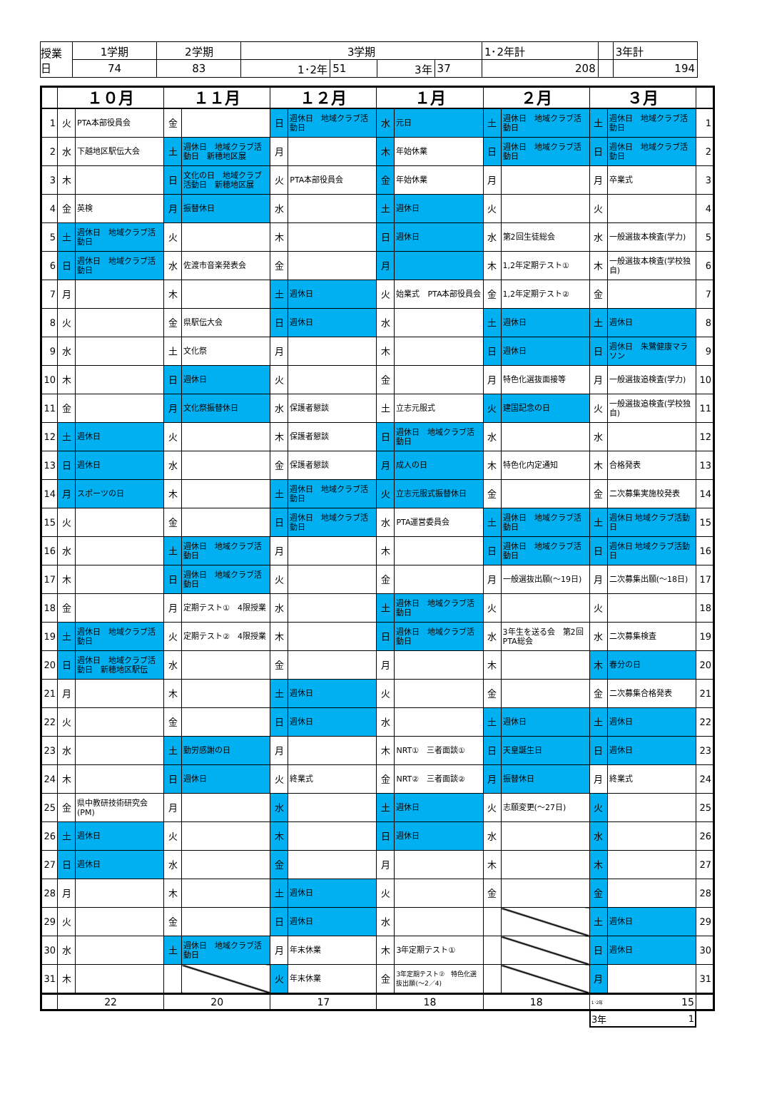| 授業日 | 1学期 | 2学期 | 3学期 | | | | 1･2年計 | | 3年計 |
| | 74 | 83 | 1･2年 | 51 | 3年 | 37 | 208 | | 194 |
| | １０月 | | １１月 | | １２月 | | １月 | | ２月 | | ３月 | | |
| --- | --- | --- | --- | --- | --- | --- | --- | --- | --- | --- | --- | --- | --- |
| 1 | 火 | PTA本部役員会 | 金 | | 日 | 週休日 地域クラブ活動日 | 水 | 元日 | 土 | 週休日 地域クラブ活動日 | 土 | 週休日 地域クラブ活動日 | 1 |
| 2 | 水 | 下越地区駅伝大会 | 土 | 週休日 地域クラブ活動日 新穂地区展 | 月 | | 木 | 年始休業 | 日 | 週休日 地域クラブ活動日 | 日 | 週休日 地域クラブ活動日 | 2 |
| 3 | 木 | | 日 | 文化の日 地域クラブ活動日 新穂地区展 | 火 | PTA本部役員会 | 金 | 年始休業 | 月 | | 月 | 卒業式 | 3 |
| 4 | 金 | 英検 | 月 | 振替休日 | 水 | | 土 | 週休日 | 火 | | 火 | | 4 |
| 5 | 土 | 週休日 地域クラブ活動日 | 火 | | 木 | | 日 | 週休日 | 水 | 第2回生徒総会 | 水 | 一般選抜本検査(学力) | 5 |
| 6 | 日 | 週休日 地域クラブ活動日 | 水 | 佐渡市音楽発表会 | 金 | | 月 | | 木 | 1,2年定期テスト① | 木 | 一般選抜本検査(学校独自) | 6 |
| 7 | 月 | | 木 | | 土 | 週休日 | 火 | 始業式 PTA本部役員会 | 金 | 1,2年定期テスト② | 金 | | 7 |
| 8 | 火 | | 金 | 県駅伝大会 | 日 | 週休日 | 水 | | 土 | 週休日 | 土 | 週休日 | 8 |
| 9 | 水 | | 土 | 文化祭 | 月 | | 木 | | 日 | 週休日 | 日 | 週休日 朱鷺健康マラソン | 9 |
| 10 | 木 | | 日 | 週休日 | 火 | | 金 | | 月 | 特色化選抜面接等 | 月 | 一般選抜追検査(学力) | 10 |
| 11 | 金 | | 月 | 文化祭振替休日 | 水 | 保護者懇談 | 土 | 立志元服式 | 火 | 建国記念の日 | 火 | 一般選抜追検査(学校独自) | 11 |
| 12 | 土 | 週休日 | 火 | | 木 | 保護者懇談 | 日 | 週休日 地域クラブ活動日 | 水 | | 水 | | 12 |
| 13 | 日 | 週休日 | 水 | | 金 | 保護者懇談 | 月 | 成人の日 | 木 | 特色化内定通知 | 木 | 合格発表 | 13 |
| 14 | 月 | スポーツの日 | 木 | | 土 | 週休日 地域クラブ活動日 | 火 | 立志元服式振替休日 | 金 | | 金 | 二次募集実施校発表 | 14 |
| 15 | 火 | | 金 | | 日 | 週休日 地域クラブ活動日 | 水 | PTA運営委員会 | 土 | 週休日 地域クラブ活動日 | 土 | 週休日 地域クラブ活動日 | 15 |
| 16 | 水 | | 土 | 週休日 地域クラブ活動日 | 月 | | 木 | | 日 | 週休日 地域クラブ活動日 | 日 | 週休日 地域クラブ活動日 | 16 |
| 17 | 木 | | 日 | 週休日 地域クラブ活動日 | 火 | | 金 | | 月 | 一般選抜出願(～19日) | 月 | 二次募集出願(～18日) | 17 |
| 18 | 金 | | 月 | 定期テスト① 4限授業 | 水 | | 土 | 週休日 地域クラブ活動日 | 火 | | 火 | | 18 |
| 19 | 土 | 週休日 地域クラブ活動日 | 火 | 定期テスト② 4限授業 | 木 | | 日 | 週休日 地域クラブ活動日 | 水 | 3年生を送る会 第2回PTA総会 | 水 | 二次募集検査 | 19 |
| 20 | 日 | 週休日 地域クラブ活動日 新穂地区駅伝 | 水 | | 金 | | 月 | | 木 | | 木 | 春分の日 | 20 |
| 21 | 月 | | 木 | | 土 | 週休日 | 火 | | 金 | | 金 | 二次募集合格発表 | 21 |
| 22 | 火 | | 金 | | 日 | 週休日 | 水 | | 土 | 週休日 | 土 | 週休日 | 22 |
| 23 | 水 | | 土 | 勤労感謝の日 | 月 | | 木 | NRT① 三者面談① | 日 | 天皇誕生日 | 日 | 週休日 | 23 |
| 24 | 木 | | 日 | 週休日 | 火 | 終業式 | 金 | NRT② 三者面談② | 月 | 振替休日 | 月 | 終業式 | 24 |
| 25 | 金 | 県中教研技術研究会(PM) | 月 | | 水 | | 土 | 週休日 | 火 | 志願変更(～27日) | 火 | | 25 |
| 26 | 土 | 週休日 | 火 | | 木 | | 日 | 週休日 | 水 | | 水 | | 26 |
| 27 | 日 | 週休日 | 水 | | 金 | | 月 | | 木 | | 木 | | 27 |
| 28 | 月 | | 木 | | 土 | 週休日 | 火 | | 金 | | 金 | | 28 |
| 29 | 火 | | 金 | | 日 | 週休日 | 水 | | | | 土 | 週休日 | 29 |
| 30 | 水 | | 土 | 週休日 地域クラブ活動日 | 月 | 年末休業 | 木 | 3年定期テスト① | | | 日 | 週休日 | 30 |
| 31 | 木 | | | | 火 | 年末休業 | 金 | 3年定期テスト② 特色化選抜出願(～2／4) | | | 月 | | 31 |
| | 22 | | 20 | | 17 | | 18 | | 18 | | 1･2年 15 | | |
| 3年 | 1 |